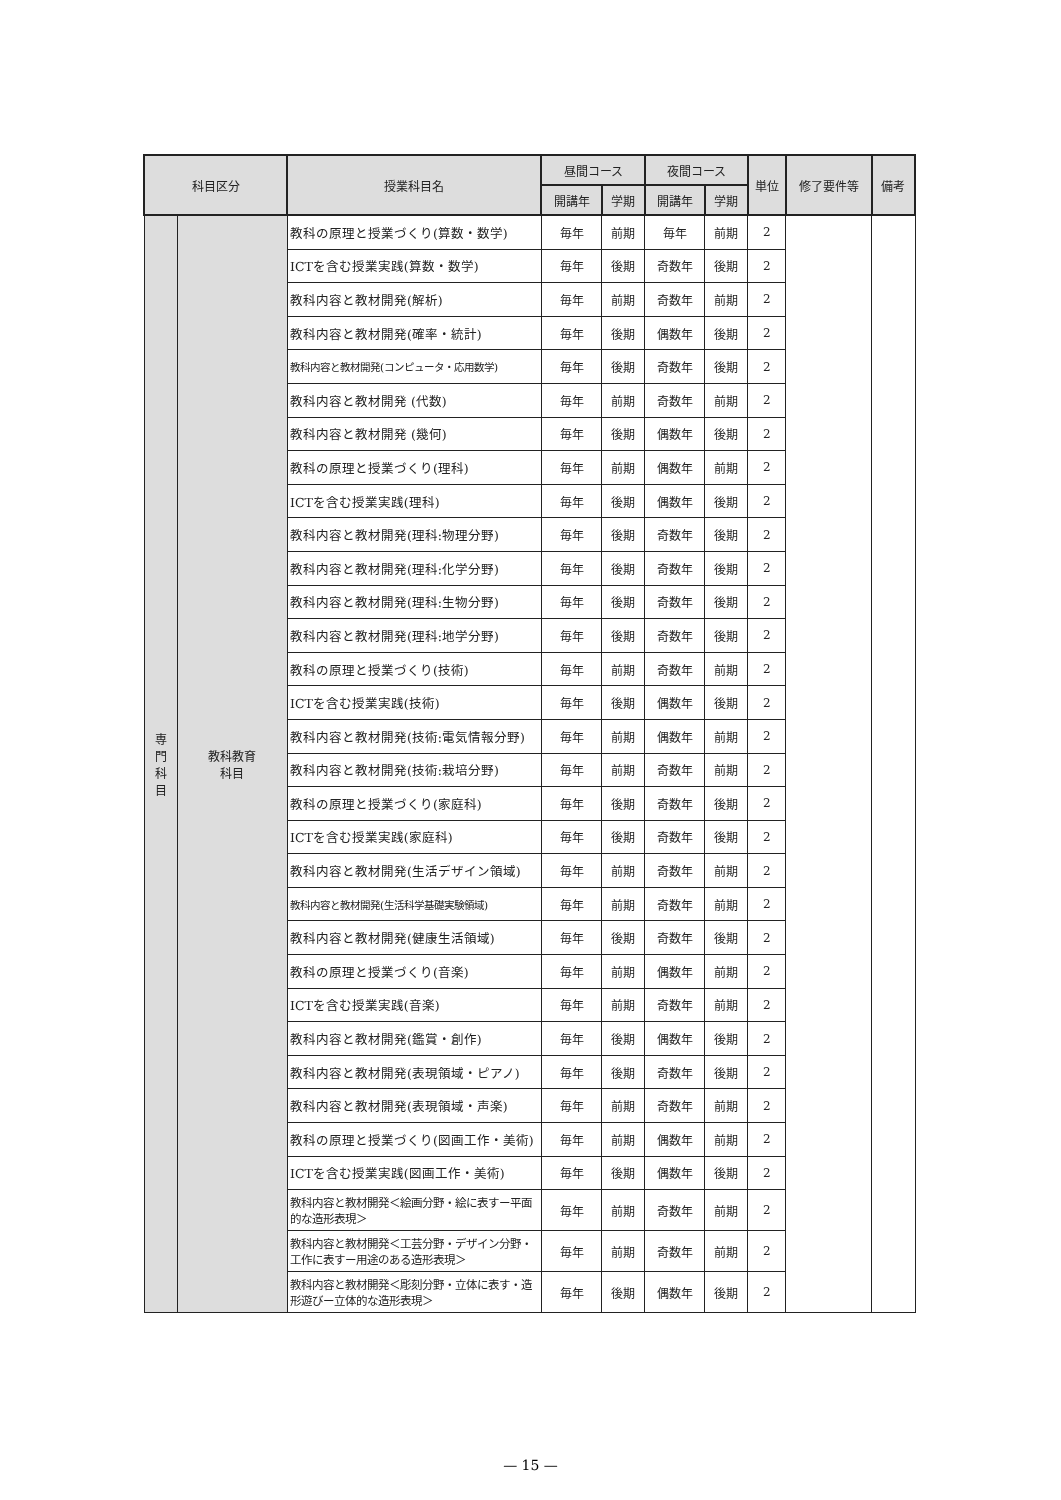| 科目区分 | | 授業科目名 | 昼間コース | | 夜間コース | | 単位 | 修了要件等 | 備考 |
| --- | --- | --- | --- | --- | --- | --- | --- | --- | --- |
| | | | 開講年 | 学期 | 開講年 | 学期 | | | |
| 専 門 科 目 | 教科教育 科目 | 教科の原理と授業づくり(算数・数学) | 毎年 | 前期 | 毎年 | 前期 | 2 | | |
| | | ICTを含む授業実践(算数・数学) | 毎年 | 後期 | 奇数年 | 後期 | 2 | | |
| | | 教科内容と教材開発(解析) | 毎年 | 前期 | 奇数年 | 前期 | 2 | | |
| | | 教科内容と教材開発(確率・統計) | 毎年 | 後期 | 偶数年 | 後期 | 2 | | |
| | | 教科内容と教材開発(コンピュータ・応用数学) | 毎年 | 後期 | 奇数年 | 後期 | 2 | | |
| | | 教科内容と教材開発 (代数) | 毎年 | 前期 | 奇数年 | 前期 | 2 | | |
| | | 教科内容と教材開発 (幾何) | 毎年 | 後期 | 偶数年 | 後期 | 2 | | |
| | | 教科の原理と授業づくり(理科) | 毎年 | 前期 | 偶数年 | 前期 | 2 | | |
| | | ICTを含む授業実践(理科) | 毎年 | 後期 | 偶数年 | 後期 | 2 | | |
| | | 教科内容と教材開発(理科:物理分野) | 毎年 | 後期 | 奇数年 | 後期 | 2 | | |
| | | 教科内容と教材開発(理科:化学分野) | 毎年 | 後期 | 奇数年 | 後期 | 2 | | |
| | | 教科内容と教材開発(理科:生物分野) | 毎年 | 後期 | 奇数年 | 後期 | 2 | | |
| | | 教科内容と教材開発(理科:地学分野) | 毎年 | 後期 | 奇数年 | 後期 | 2 | | |
| | | 教科の原理と授業づくり(技術) | 毎年 | 前期 | 奇数年 | 前期 | 2 | | |
| | | ICTを含む授業実践(技術) | 毎年 | 後期 | 偶数年 | 後期 | 2 | | |
| | | 教科内容と教材開発(技術:電気情報分野) | 毎年 | 前期 | 偶数年 | 前期 | 2 | | |
| | | 教科内容と教材開発(技術:栽培分野) | 毎年 | 前期 | 奇数年 | 前期 | 2 | | |
| | | 教科の原理と授業づくり(家庭科) | 毎年 | 後期 | 奇数年 | 後期 | 2 | | |
| | | ICTを含む授業実践(家庭科) | 毎年 | 後期 | 奇数年 | 後期 | 2 | | |
| | | 教科内容と教材開発(生活デザイン領域) | 毎年 | 前期 | 奇数年 | 前期 | 2 | | |
| | | 教科内容と教材開発(生活科学基礎実験領域) | 毎年 | 前期 | 奇数年 | 前期 | 2 | | |
| | | 教科内容と教材開発(健康生活領域) | 毎年 | 後期 | 奇数年 | 後期 | 2 | | |
| | | 教科の原理と授業づくり(音楽) | 毎年 | 前期 | 偶数年 | 前期 | 2 | | |
| | | ICTを含む授業実践(音楽) | 毎年 | 前期 | 奇数年 | 前期 | 2 | | |
| | | 教科内容と教材開発(鑑賞・創作) | 毎年 | 後期 | 偶数年 | 後期 | 2 | | |
| | | 教科内容と教材開発(表現領域・ピアノ) | 毎年 | 後期 | 奇数年 | 後期 | 2 | | |
| | | 教科内容と教材開発(表現領域・声楽) | 毎年 | 前期 | 奇数年 | 前期 | 2 | | |
| | | 教科の原理と授業づくり(図画工作・美術) | 毎年 | 前期 | 偶数年 | 前期 | 2 | | |
| | | ICTを含む授業実践(図画工作・美術) | 毎年 | 後期 | 偶数年 | 後期 | 2 | | |
| | | 教科内容と教材開発＜絵画分野・絵に表すー平面的な造形表現＞ | 毎年 | 前期 | 奇数年 | 前期 | 2 | | |
| | | 教科内容と教材開発＜工芸分野・デザイン分野・工作に表すー用途のある造形表現＞ | 毎年 | 前期 | 奇数年 | 前期 | 2 | | |
| | | 教科内容と教材開発＜彫刻分野・立体に表す・造形遊びー立体的な造形表現＞ | 毎年 | 後期 | 偶数年 | 後期 | 2 | | |
— 15 —